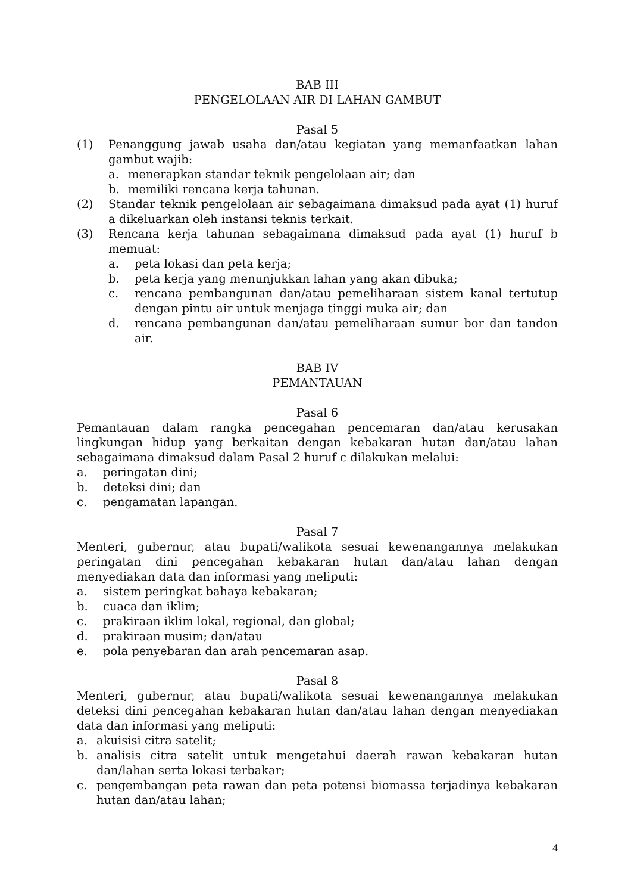BAB III
PENGELOLAAN AIR DI LAHAN GAMBUT
Pasal 5
(1) Penanggung jawab usaha dan/atau kegiatan yang memanfaatkan lahan gambut wajib:
a. menerapkan standar teknik pengelolaan air; dan
b. memiliki rencana kerja tahunan.
(2) Standar teknik pengelolaan air sebagaimana dimaksud pada ayat (1) huruf a dikeluarkan oleh instansi teknis terkait.
(3) Rencana kerja tahunan sebagaimana dimaksud pada ayat (1) huruf b memuat:
a. peta lokasi dan peta kerja;
b. peta kerja yang menunjukkan lahan yang akan dibuka;
c. rencana pembangunan dan/atau pemeliharaan sistem kanal tertutup dengan pintu air untuk menjaga tinggi muka air; dan
d. rencana pembangunan dan/atau pemeliharaan sumur bor dan tandon air.
BAB IV
PEMANTAUAN
Pasal 6
Pemantauan dalam rangka pencegahan pencemaran dan/atau kerusakan lingkungan hidup yang berkaitan dengan kebakaran hutan dan/atau lahan sebagaimana dimaksud dalam Pasal 2 huruf c dilakukan melalui:
a. peringatan dini;
b. deteksi dini; dan
c. pengamatan lapangan.
Pasal 7
Menteri, gubernur, atau bupati/walikota sesuai kewenangannya melakukan peringatan dini pencegahan kebakaran hutan dan/atau lahan dengan menyediakan data dan informasi yang meliputi:
a. sistem peringkat bahaya kebakaran;
b. cuaca dan iklim;
c. prakiraan iklim lokal, regional, dan global;
d. prakiraan musim; dan/atau
e. pola penyebaran dan arah pencemaran asap.
Pasal 8
Menteri, gubernur, atau bupati/walikota sesuai kewenangannya melakukan deteksi dini pencegahan kebakaran hutan dan/atau lahan dengan menyediakan data dan informasi yang meliputi:
a. akuisisi citra satelit;
b. analisis citra satelit untuk mengetahui daerah rawan kebakaran hutan dan/lahan serta lokasi terbakar;
c. pengembangan peta rawan dan peta potensi biomassa terjadinya kebakaran hutan dan/atau lahan;
4